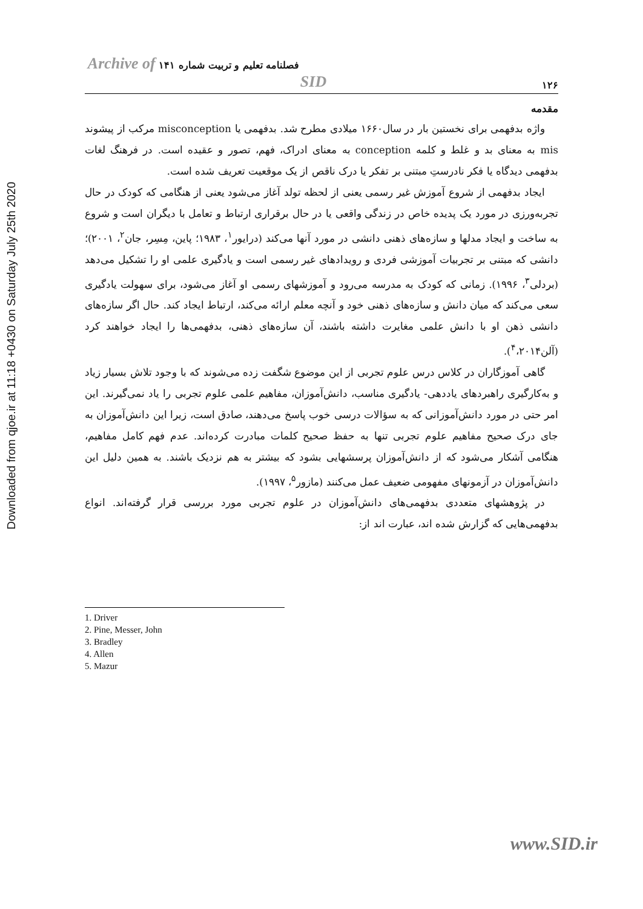Downloaded from qjoe.ir at 11:18 +0430 on Saturday July 25th 2020
۱۲۶ فصلنامه تعلیم و تربیت شماره ۱۴۱ Archive of SID
مقدمه
واژه بدفهمی برای نخستین بار در سال۱۶۶۰ میلادی مطرح شد. بدفهمی یا misconception مرکب از پیشوند mis به معنای بد و غلط و کلمه conception به معنای ادراک، فهم، تصور و عقیده است. در فرهنگ لغات بدفهمی دیدگاه یا فکر نادرستِ مبتنی بر تفکر یا درک ناقص از یک موقعیت تعریف شده است.
ایجاد بدفهمی از شروع آموزش غیر رسمی یعنی از لحظه تولد آغاز می‌شود یعنی از هنگامی که کودک در حال تجربه‌ورزی در مورد یک پدیده خاص در زندگی واقعی یا در حال برقراری ارتباط و تعامل با دیگران است و شروع به ساخت و ایجاد مدلها و سازه‌های ذهنی دانشی در مورد آنها می‌کند (درایور<sup>۱</sup>، ۱۹۸۳؛ پاین، مِسِر، جان<sup>۲</sup>، ۲۰۰۱)؛ دانشی که مبتنی بر تجربیات آموزشی فردی و رویدادهای غیر رسمی است و یادگیری علمی او را تشکیل می‌دهد (بردلی<sup>۳</sup>، ۱۹۹۶). زمانی که کودک به مدرسه می‌رود و آموزشهای رسمی او آغاز می‌شود، برای سهولت یادگیری سعی می‌کند که میان دانش و سازه‌های ذهنی خود و آنچه معلم ارائه می‌کند، ارتباط ایجاد کند. حال اگر سازه‌های دانشی ذهن او با دانش علمی مغایرت داشته باشند، آن سازه‌های ذهنی، بدفهمی‌ها را ایجاد خواهند کرد (آلن<sup>۴</sup>،۲۰۱۴).
گاهی آموزگاران در کلاس درس علوم تجربی از این موضوع شگفت زده می‌شوند که با وجود تلاش بسیار زیاد و به‌کارگیری راهبردهای یاددهی- یادگیری مناسب، دانش‌آموزان، مفاهیم علمی علوم تجربی را یاد نمی‌گیرند. این امر حتی در مورد دانش‌آموزانی که به سؤالات درسی خوب پاسخ می‌دهند، صادق است، زیرا این دانش‌آموزان به جای درک صحیح مفاهیم علوم تجربی تنها به حفظ صحیح کلمات مبادرت کرده‌اند. عدم فهم کامل مفاهیم، هنگامی آشکار می‌شود که از دانش‌آموزان پرسشهایی بشود که بیشتر به هم نزدیک باشند. به همین دلیل این دانش‌آموزان در آزمونهای مفهومی ضعیف عمل می‌کنند (مازور<sup>۵</sup>، ۱۹۹۷).
در پژوهشهای متعددی بدفهمی‌های دانش‌آموزان در علوم تجربی مورد بررسی قرار گرفته‌اند. انواع بدفهمی‌هایی که گزارش شده اند، عبارت اند از:
1. Driver
2. Pine, Messer, John
3. Bradley
4. Allen
5. Mazur
www.SID.ir